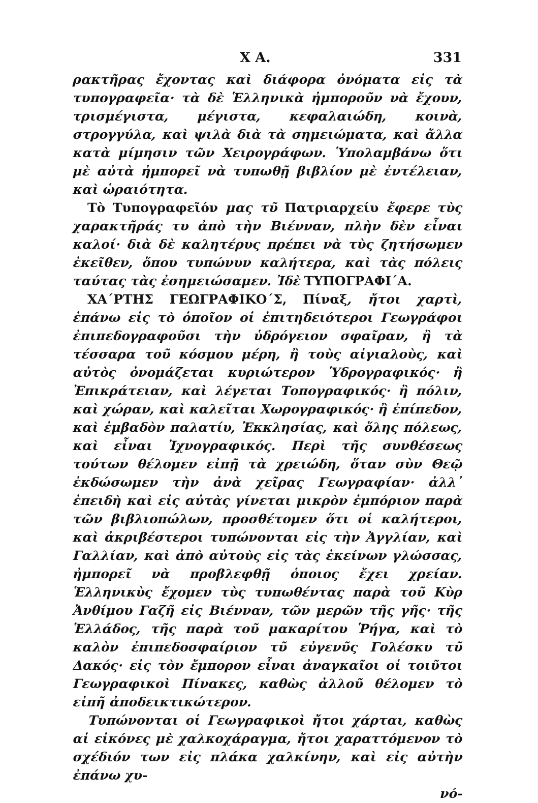Χ Α. 331
ρακτῆρας ἔχοντας καὶ διάφορα ὀνόματα εἰς τὰ τυπογραφεῖα· τὰ δὲ Ἑλληνικὰ ἠμποροῦν νὰ ἔχουν, τρισμέγιστα, μέγιστα, κεφαλαιώδη, κοινὰ, στρογγύλα, καὶ ψιλὰ διὰ τὰ σημειώματα, καὶ ἄλλα κατὰ μίμησιν τῶν Χειρογράφων. Ὑπολαμβάνω ὅτι μὲ αὐτὰ ἠμπορεῖ νὰ τυπωθῇ βιβλίον μὲ ἐντέλειαν, καὶ ὡραιότητα.
Τὸ Τυπογραφεῖόν μας τῦ Πατριαρχείυ ἔφερε τὺς χαρακτῆράς τυ ἀπὸ τὴν Βιένναν, πλὴν δὲν εἶναι καλοί· διὰ δὲ καλητέρυς πρέπει νὰ τὺς ζητήσωμεν ἐκεῖθεν, ὅπου τυπώνυν καλήτερα, καὶ τὰς πόλεις ταύτας τὰς ἐσημειώσαμεν. Ἰδὲ ΤΥΠΟΓΡΑΦΙ΄Α.
ΧΑ΄ΡΤΗΣ ΓΕΩΓΡΑΦΙΚΟ΄Σ, Πίναξ, ἤτοι χαρτὶ, ἐπάνω εἰς τὸ ὁποῖον οἱ ἐπιτηδειότεροι Γεωγράφοι ἐπιπεδογραφοῦσι τὴν ὑδρόγειον σφαῖραν, ἢ τὰ τέσσαρα τοῦ κόσμου μέρη, ἢ τοὺς αἰγιαλοὺς, καὶ αὐτὸς ὀνομάζεται κυριώτερον Ὑδρογραφικός· ἢ Ἐπικράτειαν, καὶ λέγεται Τοπογραφικός· ἢ πόλιν, καὶ χώραν, καὶ καλεῖται Χωρογραφικός· ἢ ἐπίπεδον, καὶ ἐμβαδὸν παλατίυ, Ἐκκλησίας, καὶ ὅλης πόλεως, καὶ εἶναι Ἰχνογραφικός. Περὶ τῆς συνθέσεως τούτων θέλομεν εἰπῇ τὰ χρειώδη, ὅταν σὺν Θεῷ ἐκδώσωμεν τὴν ἀνὰ χεῖρας Γεωγραφίαν· ἀλλ᾽ ἐπειδὴ καὶ εἰς αὐτὰς γίνεται μικρὸν ἐμπόριον παρὰ τῶν βιβλιοπώλων, προσθέτομεν ὅτι οἱ καλήτεροι, καὶ ἀκριβέστεροι τυπώνονται εἰς τὴν Ἀγγλίαν, καὶ Γαλλίαν, καὶ ἀπὸ αὐτοὺς εἰς τὰς ἐκείνων γλώσσας, ἠμπορεῖ νὰ προβλεφθῇ ὁποιος ἔχει χρείαν. Ἑλληνικὺς ἔχομεν τὺς τυπωθέντας παρὰ τοῦ Κὺρ Ἀνθίμου Γαζῆ εἰς Βιένναν, τῶν μερῶν τῆς γῆς· τῆς Ἑλλάδος, τῆς παρὰ τοῦ μακαρίτου Ῥήγα, καὶ τὸ καλὸν ἐπιπεδοσφαίριον τῦ εὐγενῦς Γολέσκυ τῦ Δακός· εἰς τὸν ἔμπορον εἶναι ἀναγκαῖοι οἱ τοιῦτοι Γεωγραφικοὶ Πίνακες, καθὼς ἀλλοῦ θέλομεν τὸ εἰπῆ ἀποδεικτικώτερον.
Τυπώνονται οἱ Γεωγραφικοὶ ἤτοι χάρται, καθὼς αἱ εἰκόνες μὲ χαλκοχάραγμα, ἤτοι χαραττόμενον τὸ σχέδιόν των εἰς πλάκα χαλκίνην, καὶ εἰς αὐτὴν ἐπάνω χυ-
νό-